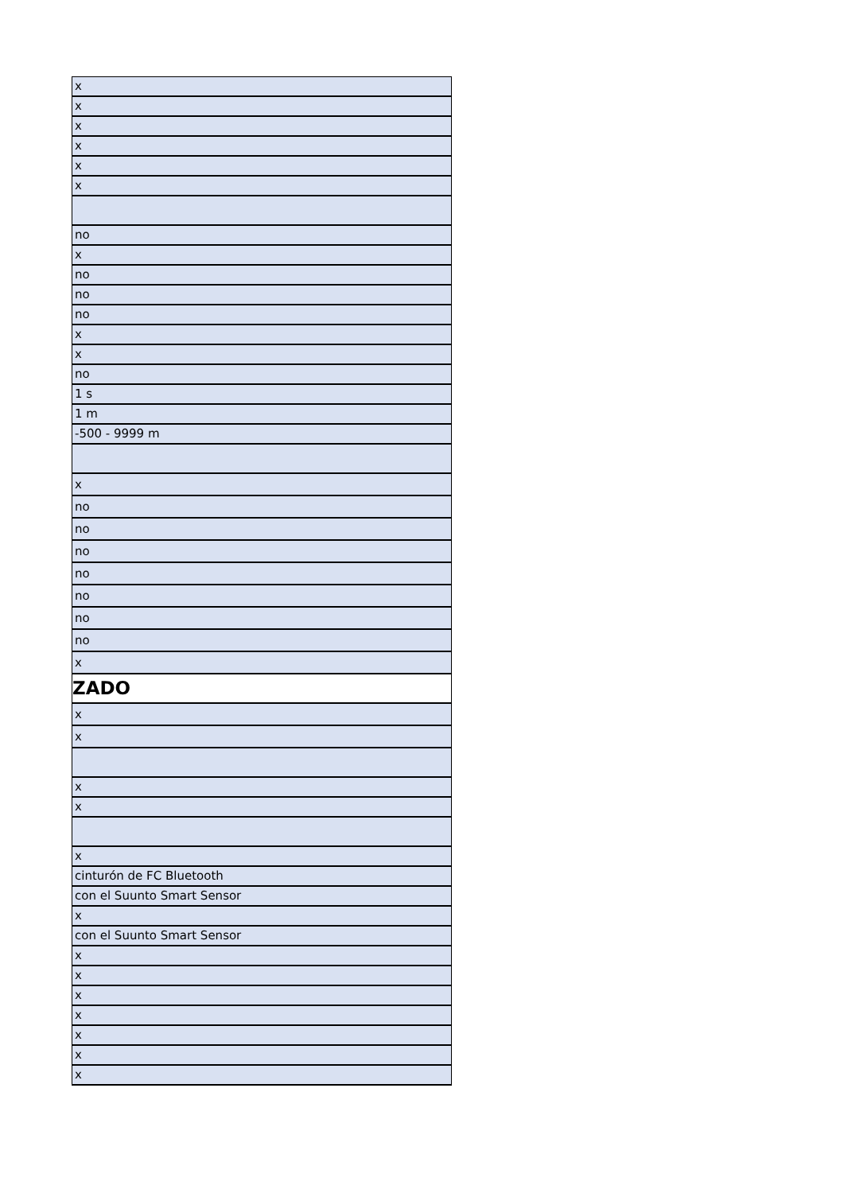| x |
| x |
| x |
| x |
| x |
| x |
| no |
| x |
| no |
| no |
| no |
| x |
| x |
| no |
| 1 s |
| 1 m |
| -500 - 9999 m |
| x |
| no |
| no |
| no |
| no |
| no |
| no |
| no |
| x |
| ZADO |
| x |
| x |
| x |
| x |
| x |
| cinturón de FC Bluetooth |
| con el Suunto Smart Sensor |
| x |
| con el Suunto Smart Sensor |
| x |
| x |
| x |
| x |
| x |
| x |
| x |